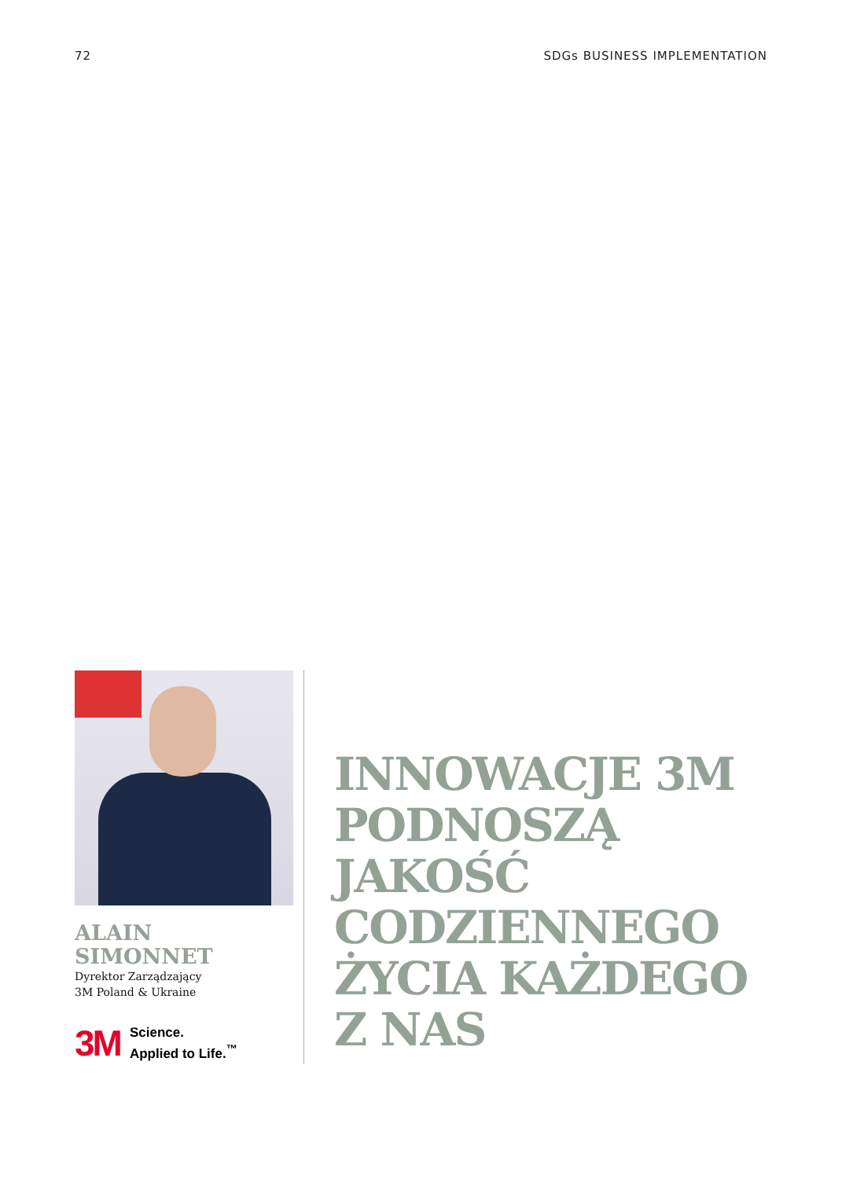72 SDGs BUSINESS IMPLEMENTATION
ALAIN
SIMONNET
Dyrektor Zarządzający
3M Poland & Ukraine
3M Science.
Applied to Life.<sup>™</sup>
INNOWACJE 3M
PODNOSZĄ
JAKOŚĆ
CODZIENNEGO
ŻYCIA KAŻDEGO
Z NAS